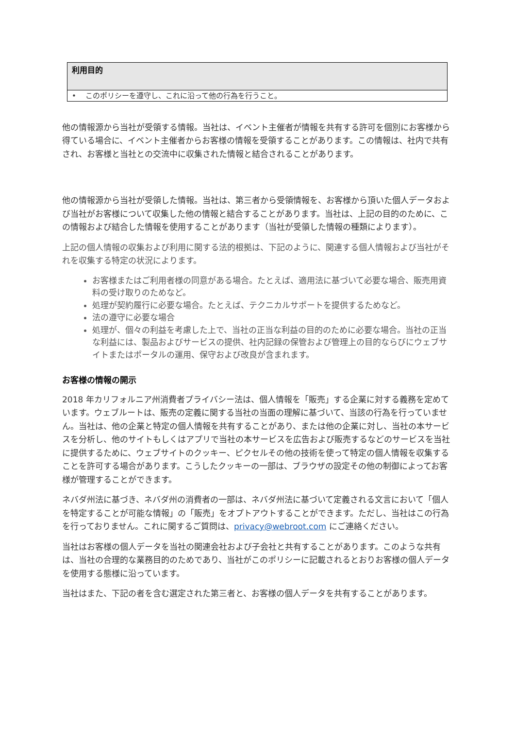| 利用目的 |
| --- |
| • このポリシーを遵守し、これに沿って他の行為を行うこと。 |
他の情報源から当社が受領する情報。当社は、イベント主催者が情報を共有する許可を個別にお客様から得ている場合に、イベント主催者からお客様の情報を受領することがあります。この情報は、社内で共有され、お客様と当社との交流中に収集された情報と結合されることがあります。
他の情報源から当社が受領した情報。当社は、第三者から受領情報を、お客様から頂いた個人データおよび当社がお客様について収集した他の情報と結合することがあります。当社は、上記の目的のために、この情報および結合した情報を使用することがあります（当社が受領した情報の種類によります）。
上記の個人情報の収集および利用に関する法的根拠は、下記のように、関連する個人情報および当社がそれを収集する特定の状況によります。
お客様またはご利用者様の同意がある場合。たとえば、適用法に基づいて必要な場合、販売用資料の受け取りのためなど。
処理が契約履行に必要な場合。たとえば、テクニカルサポートを提供するためなど。
法の遵守に必要な場合
処理が、個々の利益を考慮した上で、当社の正当な利益の目的のために必要な場合。当社の正当な利益には、製品およびサービスの提供、社内記録の保管および管理上の目的ならびにウェブサイトまたはポータルの運用、保守および改良が含まれます。
お客様の情報の開示
2018 年カリフォルニア州消費者プライバシー法は、個人情報を「販売」する企業に対する義務を定めています。ウェブルートは、販売の定義に関する当社の当面の理解に基づいて、当該の行為を行っていません。当社は、他の企業と特定の個人情報を共有することがあり、または他の企業に対し、当社の本サービスを分析し、他のサイトもしくはアプリで当社の本サービスを広告および販売するなどのサービスを当社に提供するために、ウェブサイトのクッキー、ピクセルその他の技術を使って特定の個人情報を収集することを許可する場合があります。こうしたクッキーの一部は、ブラウザの設定その他の制御によってお客様が管理することができます。
ネバダ州法に基づき、ネバダ州の消費者の一部は、ネバダ州法に基づいて定義される文言において「個人を特定することが可能な情報」の「販売」をオプトアウトすることができます。ただし、当社はこの行為を行っておりません。これに関するご質問は、privacy@webroot.com にご連絡ください。
当社はお客様の個人データを当社の関連会社および子会社と共有することがあります。このような共有は、当社の合理的な業務目的のためであり、当社がこのポリシーに記載されるとおりお客様の個人データを使用する態様に沿っています。
当社はまた、下記の者を含む選定された第三者と、お客様の個人データを共有することがあります。